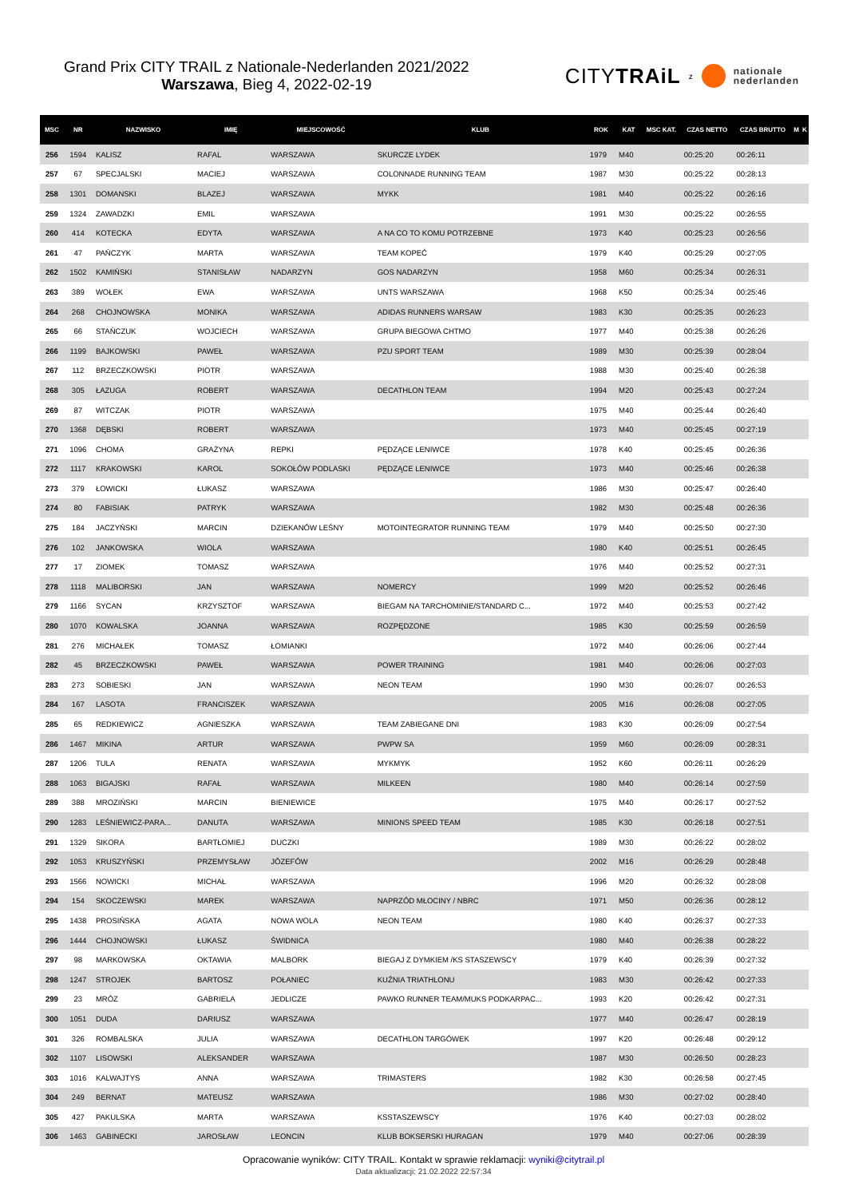Grand Prix CITY TRAIL z Nationale-Nederlanden 2021/2022
Warszawa, Bieg 4, 2022-02-19
CITYTRAiL z nationale
nederlanden
| MSC | NR | NAZWISKO | IMIĘ | MIEJSCOWOŚĆ | KLUB | ROK | KAT | MSC KAT. | CZAS NETTO | CZAS BRUTTO | M | K |
| --- | --- | --- | --- | --- | --- | --- | --- | --- | --- | --- | --- | --- |
| 256 | 1594 | KALISZ | RAFAL | WARSZAWA | SKURCZE LYDEK | 1979 | M40 | | 00:25:20 | 00:26:11 | | |
| 257 | 67 | SPECJALSKI | MACIEJ | WARSZAWA | COLONNADE RUNNING TEAM | 1987 | M30 | | 00:25:22 | 00:28:13 | | |
| 258 | 1301 | DOMANSKI | BLAZEJ | WARSZAWA | MYKK | 1981 | M40 | | 00:25:22 | 00:26:16 | | |
| 259 | 1324 | ZAWADZKI | EMIL | WARSZAWA | | 1991 | M30 | | 00:25:22 | 00:26:55 | | |
| 260 | 414 | KOTECKA | EDYTA | WARSZAWA | A NA CO TO KOMU POTRZEBNE | 1973 | K40 | | 00:25:23 | 00:26:56 | | |
| 261 | 47 | PAŃCZYK | MARTA | WARSZAWA | TEAM KOPEĆ | 1979 | K40 | | 00:25:29 | 00:27:05 | | |
| 262 | 1502 | KAMIŃSKI | STANISŁAW | NADARZYN | GOS NADARZYN | 1958 | M60 | | 00:25:34 | 00:26:31 | | |
| 263 | 389 | WOŁEK | EWA | WARSZAWA | UNTS WARSZAWA | 1968 | K50 | | 00:25:34 | 00:25:46 | | |
| 264 | 268 | CHOJNOWSKA | MONIKA | WARSZAWA | ADIDAS RUNNERS WARSAW | 1983 | K30 | | 00:25:35 | 00:26:23 | | |
| 265 | 66 | STAŃCZUK | WOJCIECH | WARSZAWA | GRUPA BIEGOWA CHTMO | 1977 | M40 | | 00:25:38 | 00:26:26 | | |
| 266 | 1199 | BAJKOWSKI | PAWEŁ | WARSZAWA | PZU SPORT TEAM | 1989 | M30 | | 00:25:39 | 00:28:04 | | |
| 267 | 112 | BRZECZKOWSKI | PIOTR | WARSZAWA | | 1988 | M30 | | 00:25:40 | 00:26:38 | | |
| 268 | 305 | ŁAZUGA | ROBERT | WARSZAWA | DECATHLON TEAM | 1994 | M20 | | 00:25:43 | 00:27:24 | | |
| 269 | 87 | WITCZAK | PIOTR | WARSZAWA | | 1975 | M40 | | 00:25:44 | 00:26:40 | | |
| 270 | 1368 | DĘBSKI | ROBERT | WARSZAWA | | 1973 | M40 | | 00:25:45 | 00:27:19 | | |
| 271 | 1096 | CHOMA | GRAŻYNA | REPKI | PĘDZĄCE LENIWCE | 1978 | K40 | | 00:25:45 | 00:26:36 | | |
| 272 | 1117 | KRAKOWSKI | KAROL | SOKOŁÓW PODLASKI | PĘDZĄCE LENIWCE | 1973 | M40 | | 00:25:46 | 00:26:38 | | |
| 273 | 379 | ŁOWICKI | ŁUKASZ | WARSZAWA | | 1986 | M30 | | 00:25:47 | 00:26:40 | | |
| 274 | 80 | FABISIAK | PATRYK | WARSZAWA | | 1982 | M30 | | 00:25:48 | 00:26:36 | | |
| 275 | 184 | JACZYŃSKI | MARCIN | DZIEKANÓW LEŚNY | MOTOINTEGRATOR RUNNING TEAM | 1979 | M40 | | 00:25:50 | 00:27:30 | | |
| 276 | 102 | JANKOWSKA | WIOLA | WARSZAWA | | 1980 | K40 | | 00:25:51 | 00:26:45 | | |
| 277 | 17 | ZIOMEK | TOMASZ | WARSZAWA | | 1976 | M40 | | 00:25:52 | 00:27:31 | | |
| 278 | 1118 | MALIBORSKI | JAN | WARSZAWA | NOMERCY | 1999 | M20 | | 00:25:52 | 00:26:46 | | |
| 279 | 1166 | SYCAN | KRZYSZTOF | WARSZAWA | BIEGAM NA TARCHOMINIE/STANDARD C... | 1972 | M40 | | 00:25:53 | 00:27:42 | | |
| 280 | 1070 | KOWALSKA | JOANNA | WARSZAWA | ROZPĘDZONE | 1985 | K30 | | 00:25:59 | 00:26:59 | | |
| 281 | 276 | MICHAŁEK | TOMASZ | ŁOMIANKI | | 1972 | M40 | | 00:26:06 | 00:27:44 | | |
| 282 | 45 | BRZECZKOWSKI | PAWEŁ | WARSZAWA | POWER TRAINING | 1981 | M40 | | 00:26:06 | 00:27:03 | | |
| 283 | 273 | SOBIESKI | JAN | WARSZAWA | NEON TEAM | 1990 | M30 | | 00:26:07 | 00:26:53 | | |
| 284 | 167 | LASOTA | FRANCISZEK | WARSZAWA | | 2005 | M16 | | 00:26:08 | 00:27:05 | | |
| 285 | 65 | REDKIEWICZ | AGNIESZKA | WARSZAWA | TEAM ZABIEGANE DNI | 1983 | K30 | | 00:26:09 | 00:27:54 | | |
| 286 | 1467 | MIKINA | ARTUR | WARSZAWA | PWPW SA | 1959 | M60 | | 00:26:09 | 00:28:31 | | |
| 287 | 1206 | TULA | RENATA | WARSZAWA | MYKMYK | 1952 | K60 | | 00:26:11 | 00:26:29 | | |
| 288 | 1063 | BIGAJSKI | RAFAŁ | WARSZAWA | MILKEEN | 1980 | M40 | | 00:26:14 | 00:27:59 | | |
| 289 | 388 | MROZIŃSKI | MARCIN | BIENIEWICE | | 1975 | M40 | | 00:26:17 | 00:27:52 | | |
| 290 | 1283 | LEŚNIEWICZ-PARA... | DANUTA | WARSZAWA | MINIONS SPEED TEAM | 1985 | K30 | | 00:26:18 | 00:27:51 | | |
| 291 | 1329 | SIKORA | BARTŁOMIEJ | DUCZKI | | 1989 | M30 | | 00:26:22 | 00:28:02 | | |
| 292 | 1053 | KRUSZYŃSKI | PRZEMYSŁAW | JÓZEFÓW | | 2002 | M16 | | 00:26:29 | 00:28:48 | | |
| 293 | 1566 | NOWICKI | MICHAŁ | WARSZAWA | | 1996 | M20 | | 00:26:32 | 00:28:08 | | |
| 294 | 154 | SKOCZEWSKI | MAREK | WARSZAWA | NAPRZÓD MŁOCINY / NBRC | 1971 | M50 | | 00:26:36 | 00:28:12 | | |
| 295 | 1438 | PROSIŃSKA | AGATA | NOWA WOLA | NEON TEAM | 1980 | K40 | | 00:26:37 | 00:27:33 | | |
| 296 | 1444 | CHOJNOWSKI | ŁUKASZ | ŚWIDNICA | | 1980 | M40 | | 00:26:38 | 00:28:22 | | |
| 297 | 98 | MARKOWSKA | OKTAWIA | MALBORK | BIEGAJ Z DYMKIEM /KS STASZEWSCY | 1979 | K40 | | 00:26:39 | 00:27:32 | | |
| 298 | 1247 | STROJEK | BARTOSZ | POŁANIEC | KUŹNIA TRIATHLONU | 1983 | M30 | | 00:26:42 | 00:27:33 | | |
| 299 | 23 | MRÓZ | GABRIELA | JEDLICZE | PAWKO RUNNER TEAM/MUKS PODKARPAC... | 1993 | K20 | | 00:26:42 | 00:27:31 | | |
| 300 | 1051 | DUDA | DARIUSZ | WARSZAWA | | 1977 | M40 | | 00:26:47 | 00:28:19 | | |
| 301 | 326 | ROMBALSKA | JULIA | WARSZAWA | DECATHLON TARGÓWEK | 1997 | K20 | | 00:26:48 | 00:29:12 | | |
| 302 | 1107 | LISOWSKI | ALEKSANDER | WARSZAWA | | 1987 | M30 | | 00:26:50 | 00:28:23 | | |
| 303 | 1016 | KALWAJTYS | ANNA | WARSZAWA | TRIMASTERS | 1982 | K30 | | 00:26:58 | 00:27:45 | | |
| 304 | 249 | BERNAT | MATEUSZ | WARSZAWA | | 1986 | M30 | | 00:27:02 | 00:28:40 | | |
| 305 | 427 | PAKULSKA | MARTA | WARSZAWA | KSSTASZEWSCY | 1976 | K40 | | 00:27:03 | 00:28:02 | | |
| 306 | 1463 | GABINECKI | JAROSŁAW | LEONCIN | KLUB BOKSERSKI HURAGAN | 1979 | M40 | | 00:27:06 | 00:28:39 | | |
Opracowanie wyników: CITY TRAIL. Kontakt w sprawie reklamacji: wyniki@citytrail.pl
Data aktualizacji: 21.02.2022 22:57:34